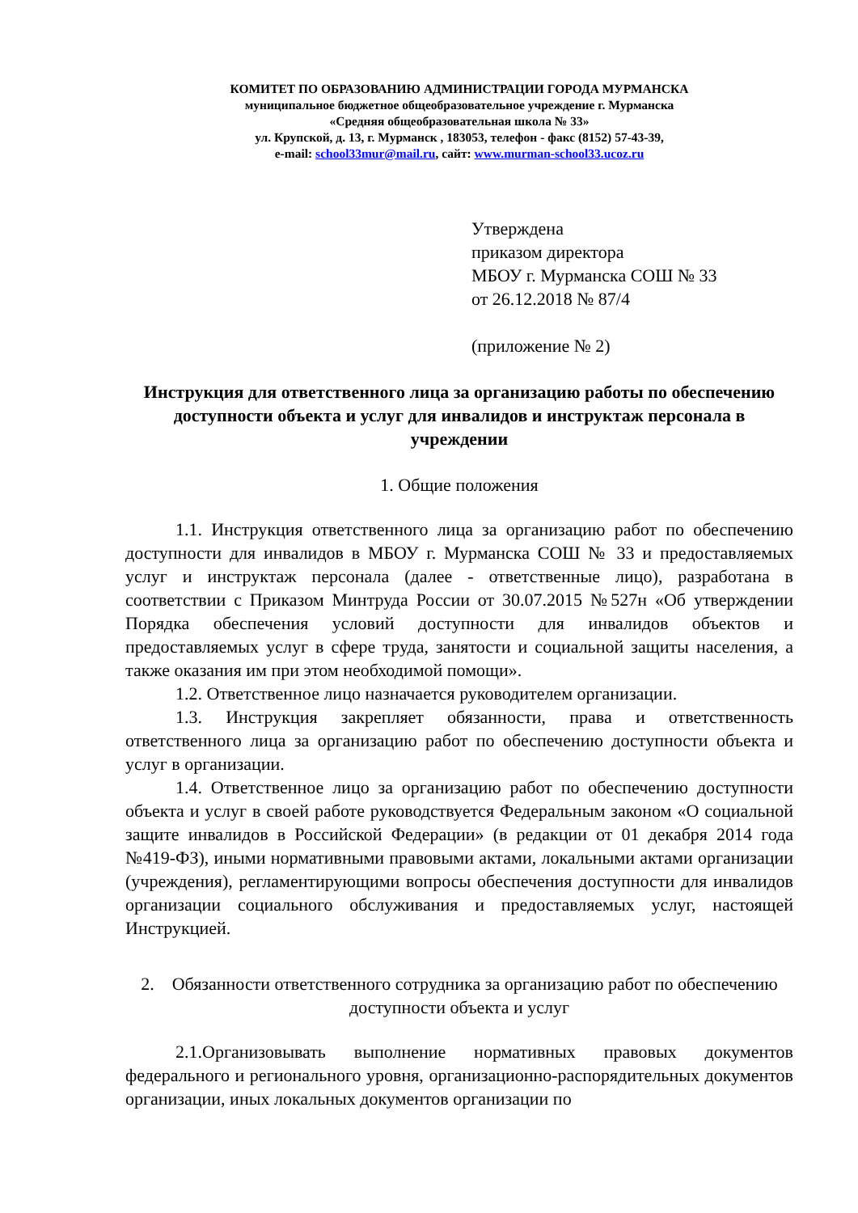КОМИТЕТ ПО ОБРАЗОВАНИЮ АДМИНИСТРАЦИИ ГОРОДА МУРМАНСКА
муниципальное бюджетное общеобразовательное учреждение г. Мурманска
«Средняя общеобразовательная школа № 33»
ул. Крупской, д. 13, г. Мурманск , 183053, телефон - факс (8152) 57-43-39,
e-mail: school33mur@mail.ru, сайт: www.murman-school33.ucoz.ru
Утверждена
приказом директора
МБОУ г. Мурманска СОШ № 33
от 26.12.2018 № 87/4
(приложение № 2)
Инструкция для ответственного лица за организацию работы по обеспечению доступности объекта и услуг для инвалидов и инструктаж персонала в учреждении
1. Общие положения
1.1. Инструкция ответственного лица за организацию работ по обеспечению доступности для инвалидов в МБОУ г. Мурманска СОШ № 33 и предоставляемых услуг и инструктаж персонала (далее - ответственные лицо), разработана в соответствии с Приказом Минтруда России от 30.07.2015 №527н «Об утверждении Порядка обеспечения условий доступности для инвалидов объектов и предоставляемых услуг в сфере труда, занятости и социальной защиты населения, а также оказания им при этом необходимой помощи».
1.2. Ответственное лицо назначается руководителем организации.
1.3. Инструкция закрепляет обязанности, права и ответственность ответственного лица за организацию работ по обеспечению доступности объекта и услуг в организации.
1.4. Ответственное лицо за организацию работ по обеспечению доступности объекта и услуг в своей работе руководствуется Федеральным законом «О социальной защите инвалидов в Российской Федерации» (в редакции от 01 декабря 2014 года №419-ФЗ), иными нормативными правовыми актами, локальными актами организации (учреждения), регламентирующими вопросы обеспечения доступности для инвалидов организации социального обслуживания и предоставляемых услуг, настоящей Инструкцией.
2. Обязанности ответственного сотрудника за организацию работ по обеспечению доступности объекта и услуг
2.1.Организовывать выполнение нормативных правовых документов федерального и регионального уровня, организационно-распорядительных документов организации, иных локальных документов организации по